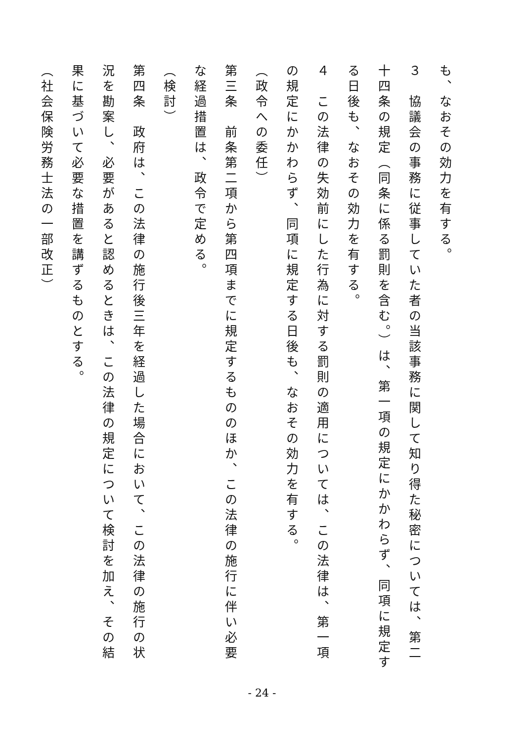も、なおその効力を有する。
３　協議会の事務に従事していた者の当該事務に関して知り得た秘密については、第二十四条の規定（同条に係る罰則を含む。）は、第一項の規定にかかわらず、同項に規定する日後も、なおその効力を有する。
４　この法律の失効前にした行為に対する罰則の適用については、この法律は、第一項の規定にかかわらず、同項に規定する日後も、なおその効力を有する。
（政令への委任）
第三条　前条第二項から第四項までに規定するもののほか、この法律の施行に伴い必要な経過措置は、政令で定める。
（検討）
第四条　政府は、この法律の施行後三年を経過した場合において、この法律の施行の状況を勘案し、必要があると認めるときは、この法律の規定について検討を加え、その結果に基づいて必要な措置を講ずるものとする。
（社会保険労務士法の一部改正）
- 24 -